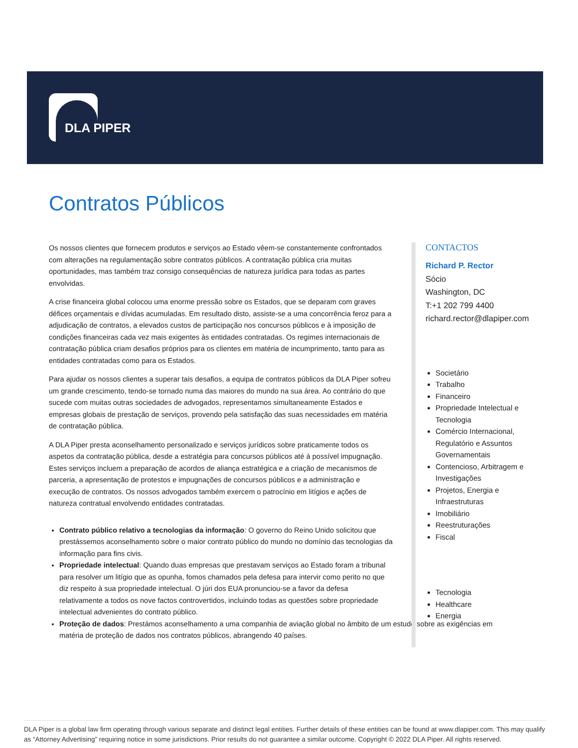DLA PIPER
Contratos Públicos
Os nossos clientes que fornecem produtos e serviços ao Estado vêem-se constantemente confrontados com alterações na regulamentação sobre contratos públicos. A contratação pública cria muitas oportunidades, mas também traz consigo consequências de natureza jurídica para todas as partes envolvidas.
A crise financeira global colocou uma enorme pressão sobre os Estados, que se deparam com graves défices orçamentais e dívidas acumuladas. Em resultado disto, assiste-se a uma concorrência feroz para a adjudicação de contratos, a elevados custos de participação nos concursos públicos e à imposição de condições financeiras cada vez mais exigentes às entidades contratadas. Os regimes internacionais de contratação pública criam desafios próprios para os clientes em matéria de incumprimento, tanto para as entidades contratadas como para os Estados.
Para ajudar os nossos clientes a superar tais desafios, a equipa de contratos públicos da DLA Piper sofreu um grande crescimento, tendo-se tornado numa das maiores do mundo na sua área. Ao contrário do que sucede com muitas outras sociedades de advogados, representamos simultaneamente Estados e empresas globais de prestação de serviços, provendo pela satisfação das suas necessidades em matéria de contratação pública.
A DLA Piper presta aconselhamento personalizado e serviços jurídicos sobre praticamente todos os aspetos da contratação pública, desde a estratégia para concursos públicos até à possível impugnação. Estes serviços incluem a preparação de acordos de aliança estratégica e a criação de mecanismos de parceria, a apresentação de protestos e impugnações de concursos públicos e a administração e execução de contratos. Os nossos advogados também exercem o patrocínio em litígios e ações de natureza contratual envolvendo entidades contratadas.
Contrato público relativo a tecnologias da informação: O governo do Reino Unido solicitou que prestássemos aconselhamento sobre o maior contrato público do mundo no domínio das tecnologias da informação para fins civis.
Propriedade intelectual: Quando duas empresas que prestavam serviços ao Estado foram a tribunal para resolver um litígio que as opunha, fomos chamados pela defesa para intervir como perito no que diz respeito à sua propriedade intelectual. O júri dos EUA pronunciou-se a favor da defesa relativamente a todos os nove factos controvertidos, incluindo todas as questões sobre propriedade intelectual advenientes do contrato público.
Proteção de dados: Prestámos aconselhamento a uma companhia de aviação global no âmbito de um estudo sobre as exigências em matéria de proteção de dados nos contratos públicos, abrangendo 40 países.
CONTACTOS
Richard P. Rector
Sócio
Washington, DC
T:+1 202 799 4400
richard.rector@dlapiper.com
Societário
Trabalho
Financeiro
Propriedade Intelectual e Tecnologia
Comércio Internacional, Regulatório e Assuntos Governamentais
Contencioso, Arbitragem e Investigações
Projetos, Energia e Infraestruturas
Imobiliário
Reestruturações
Fiscal
Tecnologia
Healthcare
Energia
DLA Piper is a global law firm operating through various separate and distinct legal entities. Further details of these entities can be found at www.dlapiper.com. This may qualify as “Attorney Advertising” requiring notice in some jurisdictions. Prior results do not guarantee a similar outcome. Copyright © 2022 DLA Piper. All rights reserved.